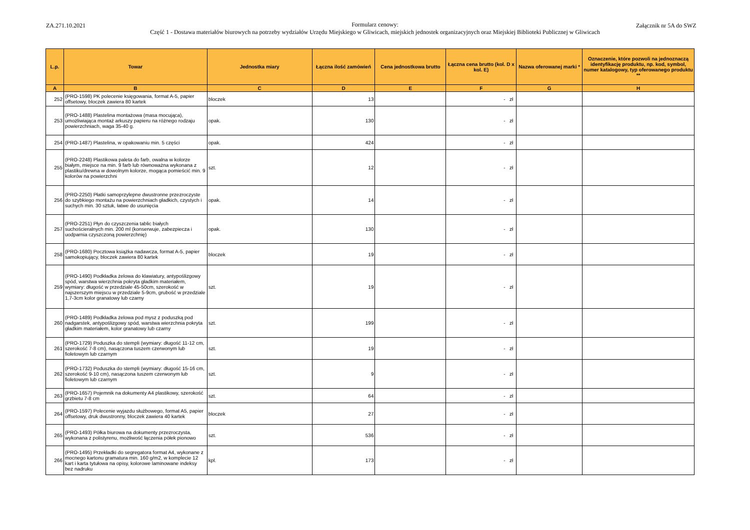ZA.271.10.2021
Formularz cenowy:
Część 1 - Dostawa materiałów biurowych na potrzeby wydziałów Urzędu Miejskiego w Gliwicach, miejskich jednostek organizacyjnych oraz Miejskiej Biblioteki Publicznej w Gliwicach
Załącznik nr 5A do SWZ
| L.p. | Towar | Jednostka miary | Łączna ilość zamówień | Cena jednostkowa brutto | Łączna cena brutto (kol. D x kol. E) | Nazwa oferowanej marki * | Oznaczenie, które pozwoli na jednoznaczą identyfikację produktu, np. kod, symbol, numer katalogowy, typ oferowanego produktu ** |
| --- | --- | --- | --- | --- | --- | --- | --- |
| A | B | C | D | E | F | G | H |
| 252 | (PRO-1598) PK polecenie księgowania, format A-5, papier offsetowy, bloczek zawiera 80 kartek | bloczek | 13 | | - zł | | |
| 253 | (PRO-1488) Plastelina montażowa (masa mocująca), umożliwiająca montaż arkuszy papieru na różnego rodzaju powierzchniach, waga 35-40 g. | opak. | 130 | | - zł | | |
| 254 | (PRO-1487) Plastelina, w opakowaniu min. 5 części | opak. | 424 | | - zł | | |
| 255 | (PRO-2248) Plastikowa paleta do farb, owalna w kolorze białym, miejsce na min. 9 farb lub równoważna wykonana z plastiku/drewna w dowolnym kolorze, mogąca pomieścić min. 9 kolorów na powierzchni | szt. | 12 | | - zł | | |
| 256 | (PRO-2250) Płatki samoprzylepne dwustronne przezroczyste do szybkiego montażu na powierzchniach gładkich, czystych i suchych min. 30 sztuk, łatwe do usunięcia | opak. | 14 | | - zł | | |
| 257 | (PRO-2251) Płyn do czyszczenia tablic białych suchościeralnych min. 200 ml (konserwuje, zabezpiecza i uodparnia czyszczoną powierzchnię) | opak. | 130 | | - zł | | |
| 258 | (PRO-1680) Pocztowa książka nadawcza, format A-5, papier samokopiujący, bloczek zawiera 80 kartek | bloczek | 19 | | - zł | | |
| 259 | (PRO-1490) Podkładka żelowa do klawiatury, antypoślizgowy spód, warstwa wierzchnia pokryta gładkim materiałem, wymiary: długość w przedziale 45-50cm, szerokość w najszerszym miejscu w przedziale 5-9cm, grubość w przedziale 1,7-3cm kolor granatowy lub czarny | szt. | 19 | | - zł | | |
| 260 | (PRO-1489) Podkładka żelowa pod mysz z poduszką pod nadgarstek, antypoślizgowy spód, warstwa wierzchnia pokryta gładkim materiałem, kolor granatowy lub czarny | szt. | 199 | | - zł | | |
| 261 | (PRO-1729) Poduszka do stempli (wymiary: długość 11-12 cm, szerokość 7-8 cm), nasączona tuszem czerwonym lub fioletowym lub czarnym | szt. | 19 | | - zł | | |
| 262 | (PRO-1732) Poduszka do stempli (wymiary: długość 15-16 cm, szerokość 9-10 cm), nasączona tuszem czerwonym lub fioletowym lub czarnym | szt. | 9 | | - zł | | |
| 263 | (PRO-1657) Pojemnik na dokumenty A4 plastikowy, szerokość grzbietu 7-8 cm | szt. | 64 | | - zł | | |
| 264 | (PRO-1597) Polecenie wyjazdu służbowego, format A5, papier offsetowy, druk dwustronny, bloczek zawiera 40 kartek | bloczek | 27 | | - zł | | |
| 265 | (PRO-1493) Półka biurowa na dokumenty przezroczysta, wykonana z polistyrenu, możliwość łączenia półek pionowo | szt. | 536 | | - zł | | |
| 266 | (PRO-1495) Przekładki do segregatora format A4, wykonane z mocnego kartonu gramatura min. 160 g/m2, w komplecie 12 kart i karta tytułowa na opisy, kolorowe laminowane indeksy bez nadruku | kpl. | 173 | | - zł | | |